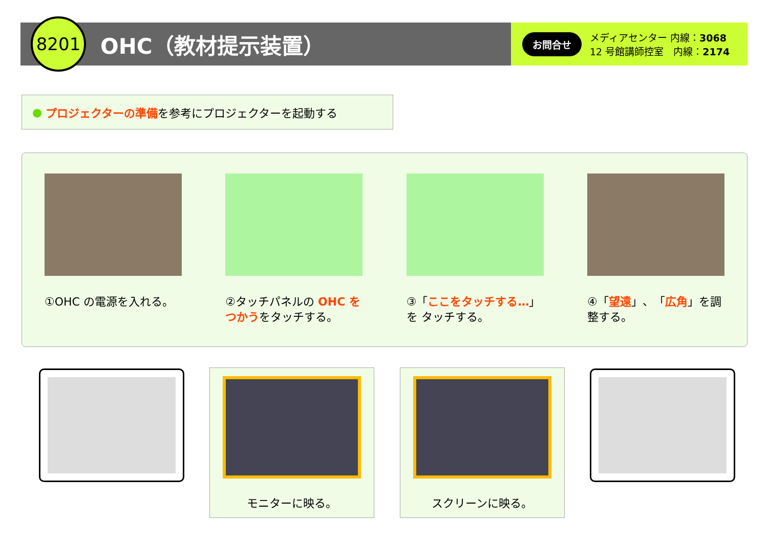8201
OHC（教材提示装置）
お問合せ
メディアセンター 内線：3068
12 号館講師控室　内線：2174
● プロジェクターの準備 を参考にプロジェクターを起動する
①OHC の電源を入れる。 ②タッチパネルの OHC を つかうをタッチする。
③「ここをタッチする…」を タッチする。
④「望遠」、「広角」を調整する。
モニターに映る。 スクリーンに映る。